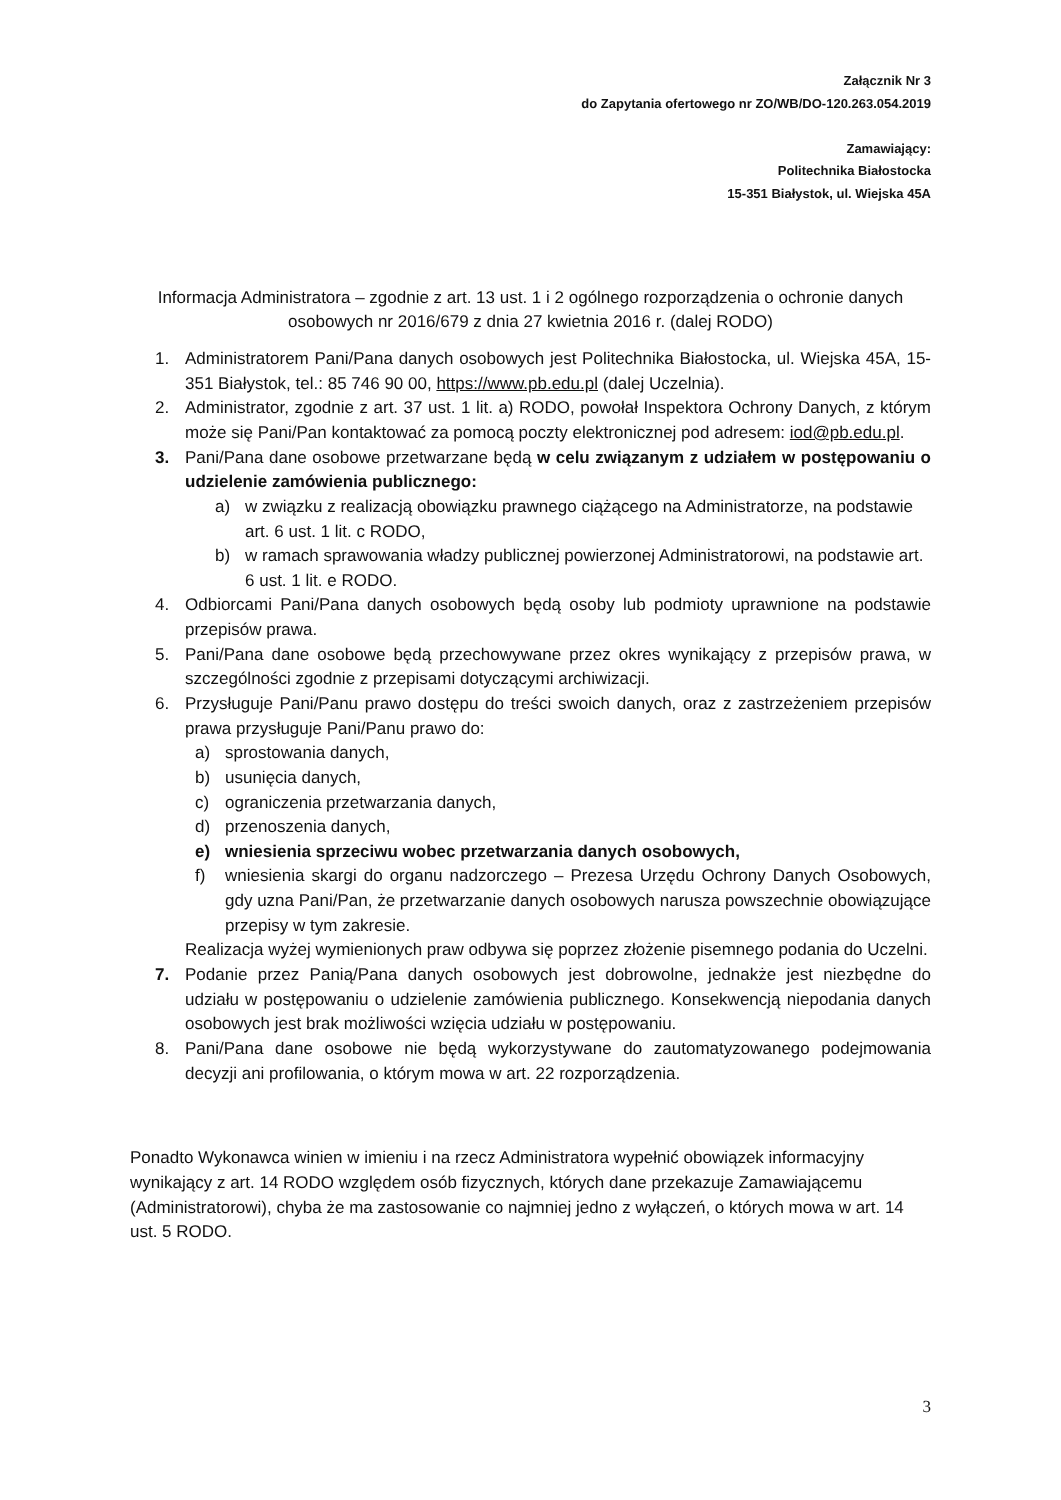Załącznik Nr 3
do Zapytania ofertowego nr ZO/WB/DO-120.263.054.2019
Zamawiający:
Politechnika Białostocka
15-351 Białystok, ul. Wiejska 45A
Informacja Administratora – zgodnie z art. 13 ust. 1 i 2 ogólnego rozporządzenia o ochronie danych osobowych nr 2016/679 z dnia 27 kwietnia 2016 r. (dalej RODO)
1. Administratorem Pani/Pana danych osobowych jest Politechnika Białostocka, ul. Wiejska 45A, 15-351 Białystok, tel.: 85 746 90 00, https://www.pb.edu.pl (dalej Uczelnia).
2. Administrator, zgodnie z art. 37 ust. 1 lit. a) RODO, powołał Inspektora Ochrony Danych, z którym może się Pani/Pan kontaktować za pomocą poczty elektronicznej pod adresem: iod@pb.edu.pl.
3. Pani/Pana dane osobowe przetwarzane będą w celu związanym z udziałem w postępowaniu o udzielenie zamówienia publicznego:
a) w związku z realizacją obowiązku prawnego ciążącego na Administratorze, na podstawie art. 6 ust. 1 lit. c RODO,
b) w ramach sprawowania władzy publicznej powierzonej Administratorowi, na podstawie art. 6 ust. 1 lit. e RODO.
4. Odbiorcami Pani/Pana danych osobowych będą osoby lub podmioty uprawnione na podstawie przepisów prawa.
5. Pani/Pana dane osobowe będą przechowywane przez okres wynikający z przepisów prawa, w szczególności zgodnie z przepisami dotyczącymi archiwizacji.
6. Przysługuje Pani/Panu prawo dostępu do treści swoich danych, oraz z zastrzeżeniem przepisów prawa przysługuje Pani/Panu prawo do:
a) sprostowania danych,
b) usunięcia danych,
c) ograniczenia przetwarzania danych,
d) przenoszenia danych,
e) wniesienia sprzeciwu wobec przetwarzania danych osobowych,
f) wniesienia skargi do organu nadzorczego – Prezesa Urzędu Ochrony Danych Osobowych, gdy uzna Pani/Pan, że przetwarzanie danych osobowych narusza powszechnie obowiązujące przepisy w tym zakresie.
Realizacja wyżej wymienionych praw odbywa się poprzez złożenie pisemnego podania do Uczelni.
7. Podanie przez Panią/Pana danych osobowych jest dobrowolne, jednakże jest niezbędne do udziału w postępowaniu o udzielenie zamówienia publicznego. Konsekwencją niepodania danych osobowych jest brak możliwości wzięcia udziału w postępowaniu.
8. Pani/Pana dane osobowe nie będą wykorzystywane do zautomatyzowanego podejmowania decyzji ani profilowania, o którym mowa w art. 22 rozporządzenia.
Ponadto Wykonawca winien w imieniu i na rzecz Administratora wypełnić obowiązek informacyjny wynikający z art. 14 RODO względem osób fizycznych, których dane przekazuje Zamawiającemu (Administratorowi), chyba że ma zastosowanie co najmniej jedno z wyłączeń, o których mowa w art. 14 ust. 5 RODO.
3